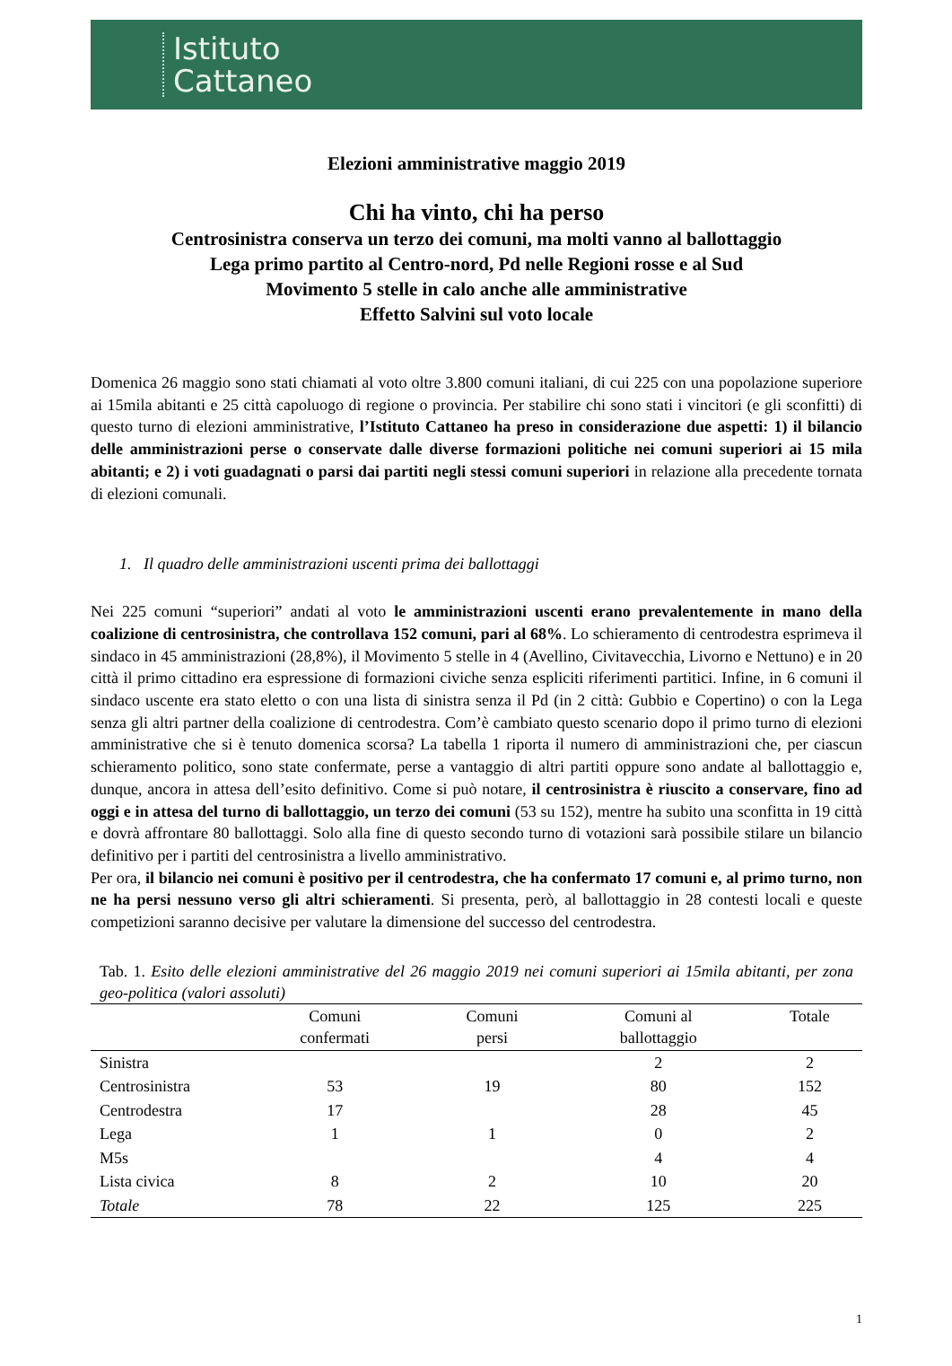Istituto
Cattaneo
Elezioni amministrative maggio 2019
Chi ha vinto, chi ha perso
Centrosinistra conserva un terzo dei comuni, ma molti vanno al ballottaggio
Lega primo partito al Centro-nord, Pd nelle Regioni rosse e al Sud
Movimento 5 stelle in calo anche alle amministrative
Effetto Salvini sul voto locale
Domenica 26 maggio sono stati chiamati al voto oltre 3.800 comuni italiani, di cui 225 con una popolazione superiore ai 15mila abitanti e 25 città capoluogo di regione o provincia. Per stabilire chi sono stati i vincitori (e gli sconfitti) di questo turno di elezioni amministrative, l’Istituto Cattaneo ha preso in considerazione due aspetti: 1) il bilancio delle amministrazioni perse o conservate dalle diverse formazioni politiche nei comuni superiori ai 15 mila abitanti; e 2) i voti guadagnati o parsi dai partiti negli stessi comuni superiori in relazione alla precedente tornata di elezioni comunali.
1. Il quadro delle amministrazioni uscenti prima dei ballottaggi
Nei 225 comuni “superiori” andati al voto le amministrazioni uscenti erano prevalentemente in mano della coalizione di centrosinistra, che controllava 152 comuni, pari al 68%. Lo schieramento di centrodestra esprimeva il sindaco in 45 amministrazioni (28,8%), il Movimento 5 stelle in 4 (Avellino, Civitavecchia, Livorno e Nettuno) e in 20 città il primo cittadino era espressione di formazioni civiche senza espliciti riferimenti partitici. Infine, in 6 comuni il sindaco uscente era stato eletto o con una lista di sinistra senza il Pd (in 2 città: Gubbio e Copertino) o con la Lega senza gli altri partner della coalizione di centrodestra. Com’è cambiato questo scenario dopo il primo turno di elezioni amministrative che si è tenuto domenica scorsa? La tabella 1 riporta il numero di amministrazioni che, per ciascun schieramento politico, sono state confermate, perse a vantaggio di altri partiti oppure sono andate al ballottaggio e, dunque, ancora in attesa dell’esito definitivo. Come si può notare, il centrosinistra è riuscito a conservare, fino ad oggi e in attesa del turno di ballottaggio, un terzo dei comuni (53 su 152), mentre ha subito una sconfitta in 19 città e dovrà affrontare 80 ballottaggi. Solo alla fine di questo secondo turno di votazioni sarà possibile stilare un bilancio definitivo per i partiti del centrosinistra a livello amministrativo.
Per ora, il bilancio nei comuni è positivo per il centrodestra, che ha confermato 17 comuni e, al primo turno, non ne ha persi nessuno verso gli altri schieramenti. Si presenta, però, al ballottaggio in 28 contesti locali e queste competizioni saranno decisive per valutare la dimensione del successo del centrodestra.
Tab. 1. Esito delle elezioni amministrative del 26 maggio 2019 nei comuni superiori ai 15mila abitanti, per zona geo-politica (valori assoluti)
| | Comuni confermati | Comuni persi | Comuni al ballottaggio | Totale |
| --- | --- | --- | --- | --- |
| Sinistra | | | 2 | 2 |
| Centrosinistra | 53 | 19 | 80 | 152 |
| Centrodestra | 17 | | 28 | 45 |
| Lega | 1 | 1 | 0 | 2 |
| M5s | | | 4 | 4 |
| Lista civica | 8 | 2 | 10 | 20 |
| Totale | 78 | 22 | 125 | 225 |
1